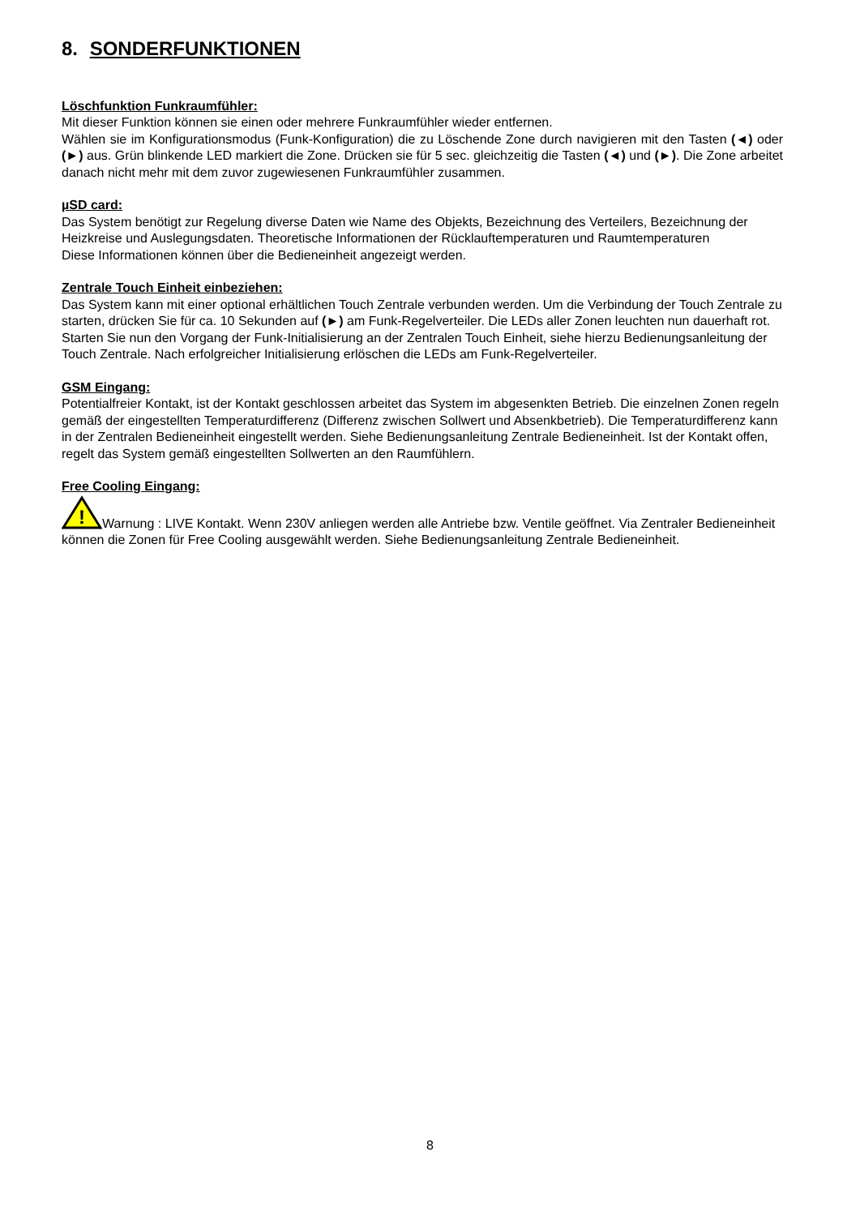8. SONDERFUNKTIONEN
Löschfunktion Funkraumfühler:
Mit dieser Funktion können sie einen oder mehrere Funkraumfühler wieder entfernen.
Wählen sie im Konfigurationsmodus (Funk-Konfiguration) die zu Löschende Zone durch navigieren mit den Tasten (◄) oder (►) aus. Grün blinkende LED markiert die Zone. Drücken sie für 5 sec. gleichzeitig die Tasten (◄) und (►). Die Zone arbeitet danach nicht mehr mit dem zuvor zugewiesenen Funkraumfühler zusammen.
µSD card:
Das System benötigt zur Regelung diverse Daten wie Name des Objekts, Bezeichnung des Verteilers, Bezeichnung der Heizkreise und Auslegungsdaten. Theoretische Informationen der Rücklauftemperaturen und Raumtemperaturen
Diese Informationen können über die Bedieneinheit angezeigt werden.
Zentrale Touch Einheit einbeziehen:
Das System kann mit einer optional erhältlichen Touch Zentrale verbunden werden. Um die Verbindung der Touch Zentrale zu starten, drücken Sie für ca. 10 Sekunden auf (►) am Funk-Regelverteiler. Die LEDs aller Zonen leuchten nun dauerhaft rot.
Starten Sie nun den Vorgang der Funk-Initialisierung an der Zentralen Touch Einheit, siehe hierzu Bedienungsanleitung der Touch Zentrale. Nach erfolgreicher Initialisierung erlöschen die LEDs am Funk-Regelverteiler.
GSM Eingang:
Potentialfreier Kontakt, ist der Kontakt geschlossen arbeitet das System im abgesenkten Betrieb. Die einzelnen Zonen regeln gemäß der eingestellten Temperaturdifferenz (Differenz zwischen Sollwert und Absenkbetrieb). Die Temperaturdifferenz kann in der Zentralen Bedieneinheit eingestellt werden. Siehe Bedienungsanleitung Zentrale Bedieneinheit. Ist der Kontakt offen, regelt das System gemäß eingestellten Sollwerten an den Raumfühlern.
Free Cooling Eingang:
!
Warnung : LIVE Kontakt. Wenn 230V anliegen werden alle Antriebe bzw. Ventile geöffnet. Via Zentraler Bedieneinheit können die Zonen für Free Cooling ausgewählt werden. Siehe Bedienungsanleitung Zentrale Bedieneinheit.
8